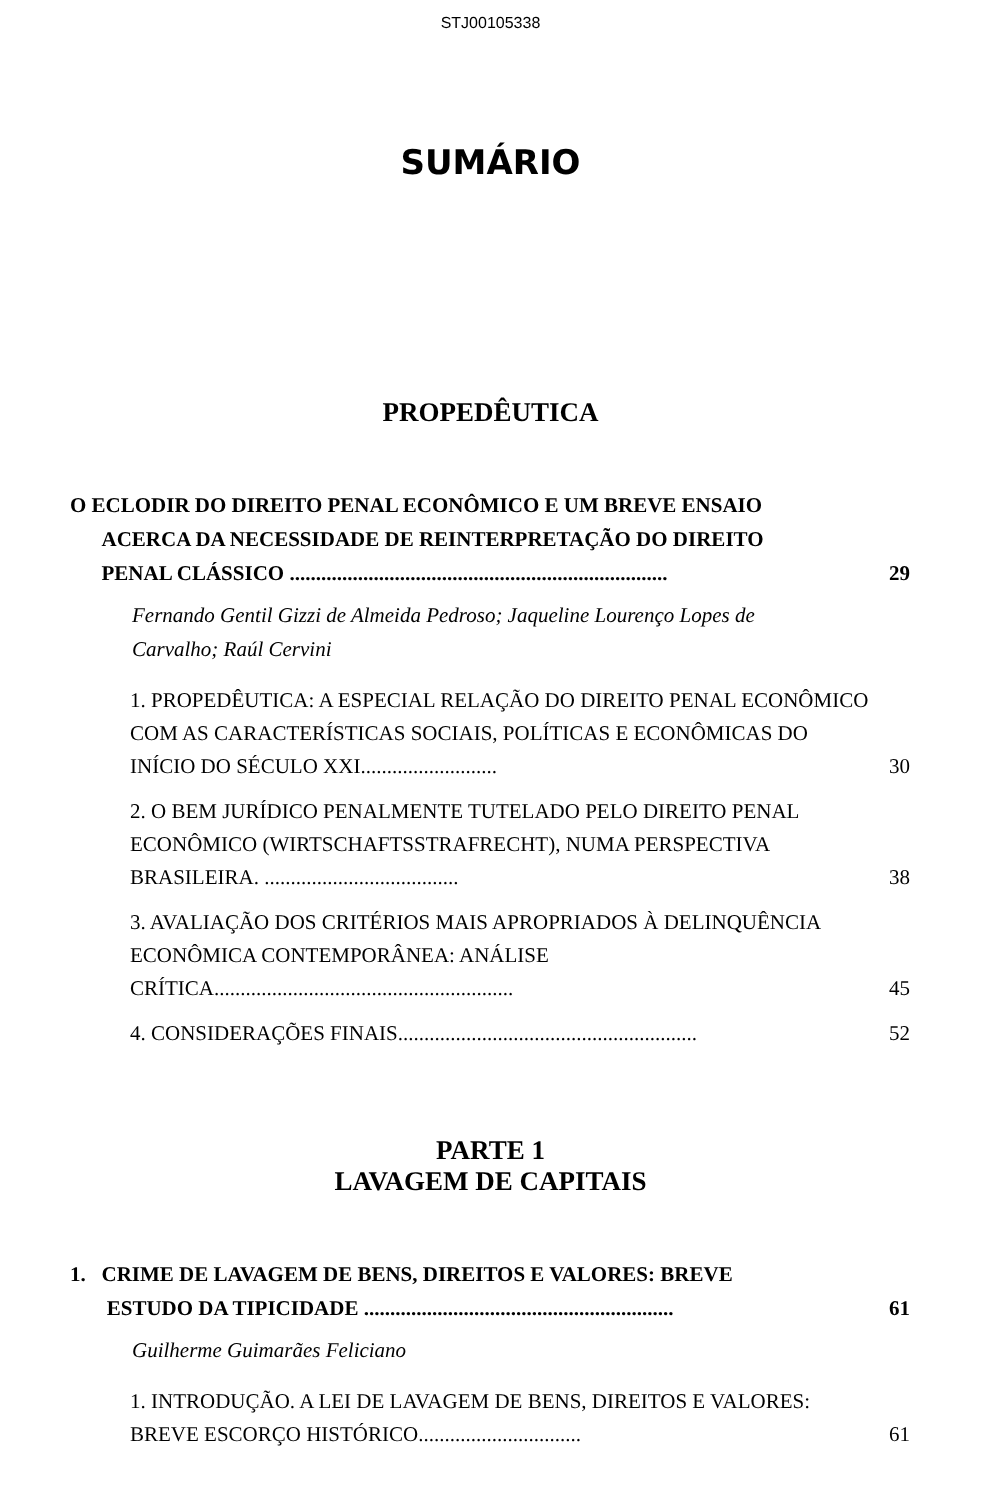STJ00105338
SUMÁRIO
PROPEDÊUTICA
O ECLODIR DO DIREITO PENAL ECONÔMICO E UM BREVE ENSAIO
ACERCA DA NECESSIDADE DE REINTERPRETAÇÃO DO DIREITO
PENAL CLÁSSICO ........................................................................
29
Fernando Gentil Gizzi de Almeida Pedroso; Jaqueline Lourenço Lopes de Carvalho; Raúl Cervini
1. PROPEDÊUTICA: A ESPECIAL RELAÇÃO DO DIREITO PENAL ECONÔMICO COM AS CARACTERÍSTICAS SOCIAIS, POLÍTICAS E ECONÔMICAS DO INÍCIO DO SÉCULO XXI..........................
30
2. O BEM JURÍDICO PENALMENTE TUTELADO PELO DIREITO PENAL ECONÔMICO (WIRTSCHAFTSSTRAFRECHT), NUMA PERSPECTIVA BRASILEIRA. .....................................
38
3. AVALIAÇÃO DOS CRITÉRIOS MAIS APROPRIADOS À DELINQUÊNCIA ECONÔMICA CONTEMPORÂNEA: ANÁLISE CRÍTICA.........................................................
45
4. CONSIDERAÇÕES FINAIS.........................................................
52
PARTE 1
LAVAGEM DE CAPITAIS
1. CRIME DE LAVAGEM DE BENS, DIREITOS E VALORES: BREVE
ESTUDO DA TIPICIDADE ...........................................................
61
Guilherme Guimarães Feliciano
1. INTRODUÇÃO. A LEI DE LAVAGEM DE BENS, DIREITOS E VALORES: BREVE ESCORÇO HISTÓRICO...............................
61